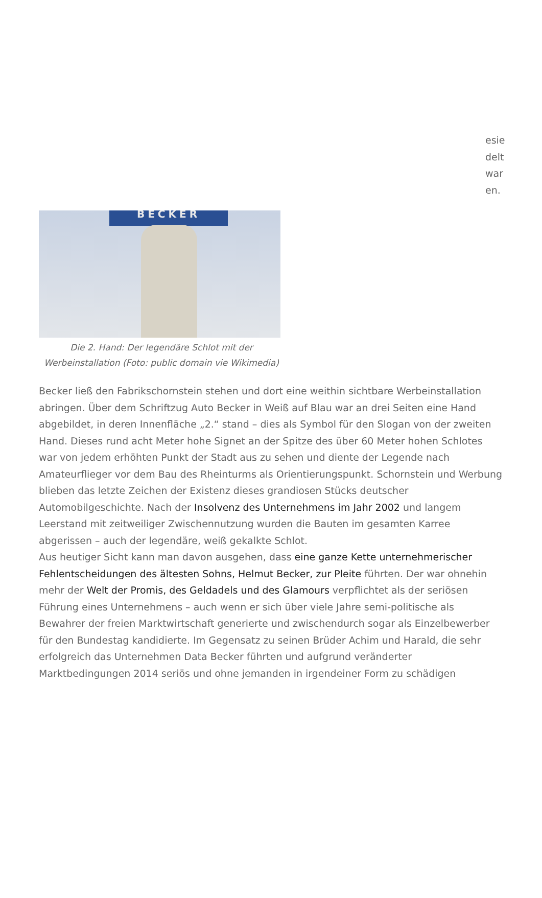esie
delt
war
en.
BECKER
Die 2. Hand: Der legendäre Schlot mit der Werbeinstallation (Foto: public domain vie Wikimedia)
Becker ließ den Fabrikschornstein stehen und dort eine weithin sichtbare Werbeinstallation abringen. Über dem Schriftzug Auto Becker in Weiß auf Blau war an drei Seiten eine Hand abgebildet, in deren Innenfläche „2.“ stand – dies als Symbol für den Slogan von der zweiten Hand. Dieses rund acht Meter hohe Signet an der Spitze des über 60 Meter hohen Schlotes war von jedem erhöhten Punkt der Stadt aus zu sehen und diente der Legende nach Amateurflieger vor dem Bau des Rheinturms als Orientierungspunkt. Schornstein und Werbung blieben das letzte Zeichen der Existenz dieses grandiosen Stücks deutscher Automobilgeschichte. Nach der Insolvenz des Unternehmens im Jahr 2002 und langem Leerstand mit zeitweiliger Zwischennutzung wurden die Bauten im gesamten Karree abgerissen – auch der legendäre, weiß gekalkte Schlot.
Aus heutiger Sicht kann man davon ausgehen, dass eine ganze Kette unternehmerischer Fehlentscheidungen des ältesten Sohns, Helmut Becker, zur Pleite führten. Der war ohnehin mehr der Welt der Promis, des Geldadels und des Glamours verpflichtet als der seriösen Führung eines Unternehmens – auch wenn er sich über viele Jahre semi-politische als Bewahrer der freien Marktwirtschaft generierte und zwischendurch sogar als Einzelbewerber für den Bundestag kandidierte. Im Gegensatz zu seinen Brüder Achim und Harald, die sehr erfolgreich das Unternehmen Data Becker führten und aufgrund veränderter Marktbedingungen 2014 seriös und ohne jemanden in irgendeiner Form zu schädigen